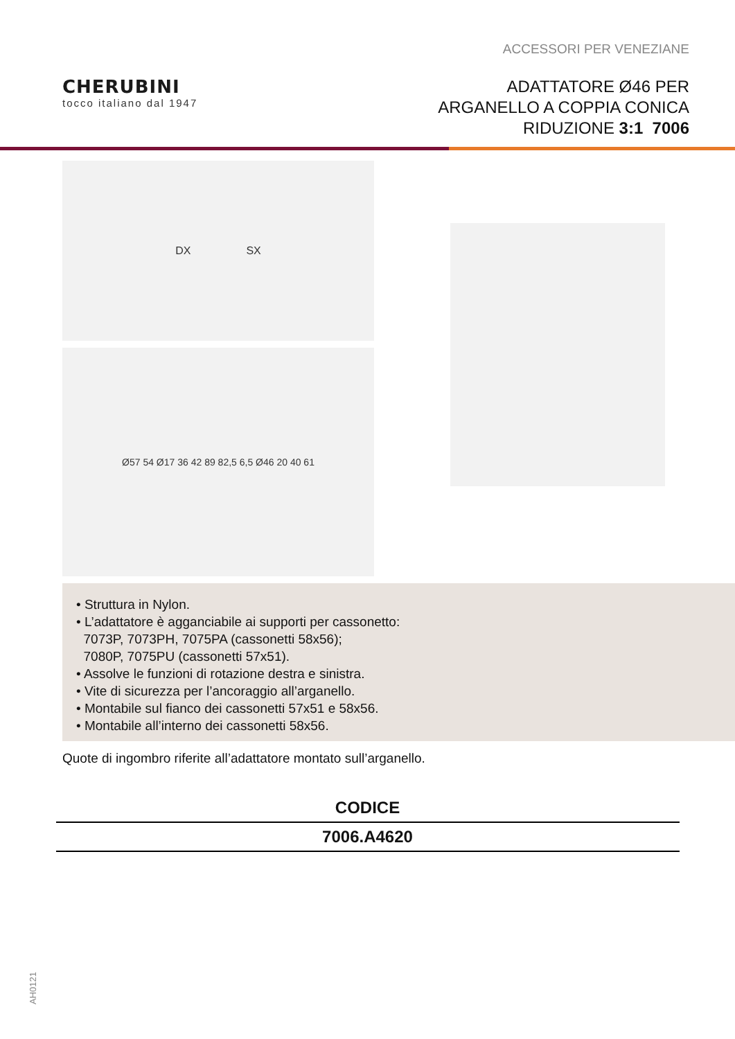ACCESSORI PER VENEZIANE
CHERUBINI
tocco italiano dal 1947
ADATTATORE Ø46 PER
ARGANELLO A COPPIA CONICA
RIDUZIONE 3:1 7006
DX SX
Ø57 54 Ø17 36 42 89 82,5 6,5 Ø46 20 40 61
• Struttura in Nylon.
• L’adattatore è agganciabile ai supporti per cassonetto:
7073P, 7073PH, 7075PA (cassonetti 58x56);
7080P, 7075PU (cassonetti 57x51).
• Assolve le funzioni di rotazione destra e sinistra.
• Vite di sicurezza per l’ancoraggio all’arganello.
• Montabile sul fianco dei cassonetti 57x51 e 58x56.
• Montabile all’interno dei cassonetti 58x56.
Quote di ingombro riferite all’adattatore montato sull’arganello.
| CODICE |
| --- |
| 7006.A4620 |
AH0121